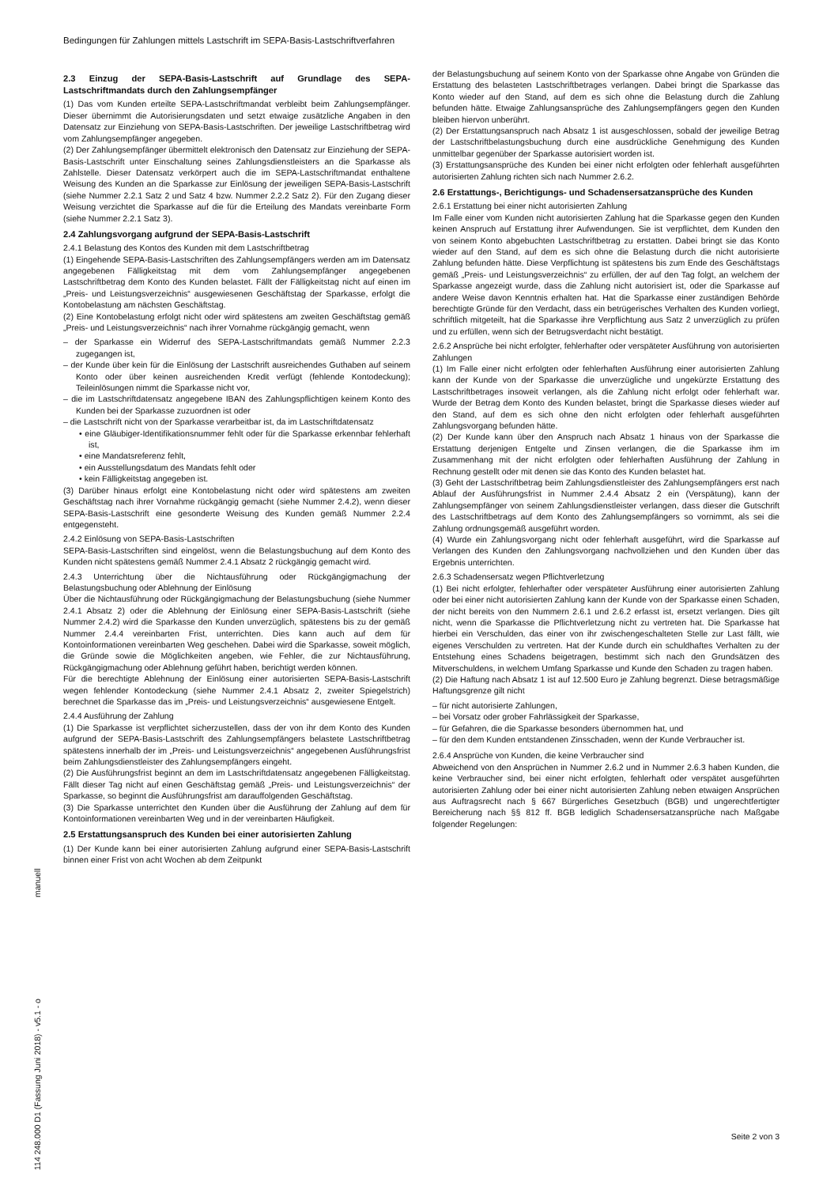Bedingungen für Zahlungen mittels Lastschrift im SEPA-Basis-Lastschriftverfahren
2.3 Einzug der SEPA-Basis-Lastschrift auf Grundlage des SEPA-Lastschriftmandats durch den Zahlungsempfänger
(1) Das vom Kunden erteilte SEPA-Lastschriftmandat verbleibt beim Zahlungsempfänger. Dieser übernimmt die Autorisierungsdaten und setzt etwaige zusätzliche Angaben in den Datensatz zur Einziehung von SEPA-Basis-Lastschriften. Der jeweilige Lastschriftbetrag wird vom Zahlungsempfänger angegeben.
(2) Der Zahlungsempfänger übermittelt elektronisch den Datensatz zur Einziehung der SEPA-Basis-Lastschrift unter Einschaltung seines Zahlungsdienstleisters an die Sparkasse als Zahlstelle. Dieser Datensatz verkörpert auch die im SEPA-Lastschriftmandat enthaltene Weisung des Kunden an die Sparkasse zur Einlösung der jeweiligen SEPA-Basis-Lastschrift (siehe Nummer 2.2.1 Satz 2 und Satz 4 bzw. Nummer 2.2.2 Satz 2). Für den Zugang dieser Weisung verzichtet die Sparkasse auf die für die Erteilung des Mandats vereinbarte Form (siehe Nummer 2.2.1 Satz 3).
2.4 Zahlungsvorgang aufgrund der SEPA-Basis-Lastschrift
2.4.1 Belastung des Kontos des Kunden mit dem Lastschriftbetrag
(1) Eingehende SEPA-Basis-Lastschriften des Zahlungsempfängers werden am im Datensatz angegebenen Fälligkeitstag mit dem vom Zahlungsempfänger angegebenen Lastschriftbetrag dem Konto des Kunden belastet. Fällt der Fälligkeitstag nicht auf einen im „Preis- und Leistungsverzeichnis“ ausgewiesenen Geschäftstag der Sparkasse, erfolgt die Kontobelastung am nächsten Geschäftstag.
(2) Eine Kontobelastung erfolgt nicht oder wird spätestens am zweiten Geschäftstag gemäß „Preis- und Leistungsverzeichnis“ nach ihrer Vornahme rückgängig gemacht, wenn
– der Sparkasse ein Widerruf des SEPA-Lastschriftmandats gemäß Nummer 2.2.3 zugegangen ist,
– der Kunde über kein für die Einlösung der Lastschrift ausreichendes Guthaben auf seinem Konto oder über keinen ausreichenden Kredit verfügt (fehlende Kontodeckung); Teileinlösungen nimmt die Sparkasse nicht vor,
– die im Lastschriftdatensatz angegebene IBAN des Zahlungspflichtigen keinem Konto des Kunden bei der Sparkasse zuzuordnen ist oder
– die Lastschrift nicht von der Sparkasse verarbeitbar ist, da im Lastschriftdatensatz
• eine Gläubiger-Identifikationsnummer fehlt oder für die Sparkasse erkennbar fehlerhaft ist,
• eine Mandatsreferenz fehlt,
• ein Ausstellungsdatum des Mandats fehlt oder
• kein Fälligkeitstag angegeben ist.
(3) Darüber hinaus erfolgt eine Kontobelastung nicht oder wird spätestens am zweiten Geschäftstag nach ihrer Vornahme rückgängig gemacht (siehe Nummer 2.4.2), wenn dieser SEPA-Basis-Lastschrift eine gesonderte Weisung des Kunden gemäß Nummer 2.2.4 entgegensteht.
2.4.2 Einlösung von SEPA-Basis-Lastschriften
SEPA-Basis-Lastschriften sind eingelöst, wenn die Belastungsbuchung auf dem Konto des Kunden nicht spätestens gemäß Nummer 2.4.1 Absatz 2 rückgängig gemacht wird.
2.4.3 Unterrichtung über die Nichtausführung oder Rückgängigmachung der Belastungsbuchung oder Ablehnung der Einlösung
Über die Nichtausführung oder Rückgängigmachung der Belastungsbuchung (siehe Nummer 2.4.1 Absatz 2) oder die Ablehnung der Einlösung einer SEPA-Basis-Lastschrift (siehe Nummer 2.4.2) wird die Sparkasse den Kunden unverzüglich, spätestens bis zu der gemäß Nummer 2.4.4 vereinbarten Frist, unterrichten. Dies kann auch auf dem für Kontoinformationen vereinbarten Weg geschehen. Dabei wird die Sparkasse, soweit möglich, die Gründe sowie die Möglichkeiten angeben, wie Fehler, die zur Nichtausführung, Rückgängigmachung oder Ablehnung geführt haben, berichtigt werden können.
Für die berechtigte Ablehnung der Einlösung einer autorisierten SEPA-Basis-Lastschrift wegen fehlender Kontodeckung (siehe Nummer 2.4.1 Absatz 2, zweiter Spiegelstrich) berechnet die Sparkasse das im „Preis- und Leistungsverzeichnis“ ausgewiesene Entgelt.
2.4.4 Ausführung der Zahlung
(1) Die Sparkasse ist verpflichtet sicherzustellen, dass der von ihr dem Konto des Kunden aufgrund der SEPA-Basis-Lastschrift des Zahlungsempfängers belastete Lastschriftbetrag spätestens innerhalb der im „Preis- und Leistungsverzeichnis“ angegebenen Ausführungsfrist beim Zahlungsdienstleister des Zahlungsempfängers eingeht.
(2) Die Ausführungsfrist beginnt an dem im Lastschriftdatensatz angegebenen Fälligkeitstag. Fällt dieser Tag nicht auf einen Geschäftstag gemäß „Preis- und Leistungsverzeichnis“ der Sparkasse, so beginnt die Ausführungsfrist am darauffolgenden Geschäftstag.
(3) Die Sparkasse unterrichtet den Kunden über die Ausführung der Zahlung auf dem für Kontoinformationen vereinbarten Weg und in der vereinbarten Häufigkeit.
2.5 Erstattungsanspruch des Kunden bei einer autorisierten Zahlung
(1) Der Kunde kann bei einer autorisierten Zahlung aufgrund einer SEPA-Basis-Lastschrift binnen einer Frist von acht Wochen ab dem Zeitpunkt
der Belastungsbuchung auf seinem Konto von der Sparkasse ohne Angabe von Gründen die Erstattung des belasteten Lastschriftbetrages verlangen. Dabei bringt die Sparkasse das Konto wieder auf den Stand, auf dem es sich ohne die Belastung durch die Zahlung befunden hätte. Etwaige Zahlungsansprüche des Zahlungsempfängers gegen den Kunden bleiben hiervon unberührt.
(2) Der Erstattungsanspruch nach Absatz 1 ist ausgeschlossen, sobald der jeweilige Betrag der Lastschriftbelastungsbuchung durch eine ausdrückliche Genehmigung des Kunden unmittelbar gegenüber der Sparkasse autorisiert worden ist.
(3) Erstattungsansprüche des Kunden bei einer nicht erfolgten oder fehlerhaft ausgeführten autorisierten Zahlung richten sich nach Nummer 2.6.2.
2.6 Erstattungs-, Berichtigungs- und Schadensersatzansprüche des Kunden
2.6.1 Erstattung bei einer nicht autorisierten Zahlung
Im Falle einer vom Kunden nicht autorisierten Zahlung hat die Sparkasse gegen den Kunden keinen Anspruch auf Erstattung ihrer Aufwendungen. Sie ist verpflichtet, dem Kunden den von seinem Konto abgebuchten Lastschriftbetrag zu erstatten. Dabei bringt sie das Konto wieder auf den Stand, auf dem es sich ohne die Belastung durch die nicht autorisierte Zahlung befunden hätte. Diese Verpflichtung ist spätestens bis zum Ende des Geschäftstags gemäß „Preis- und Leistungsverzeichnis“ zu erfüllen, der auf den Tag folgt, an welchem der Sparkasse angezeigt wurde, dass die Zahlung nicht autorisiert ist, oder die Sparkasse auf andere Weise davon Kenntnis erhalten hat. Hat die Sparkasse einer zuständigen Behörde berechtigte Gründe für den Verdacht, dass ein betrügerisches Verhalten des Kunden vorliegt, schriftlich mitgeteilt, hat die Sparkasse ihre Verpflichtung aus Satz 2 unverzüglich zu prüfen und zu erfüllen, wenn sich der Betrugsverdacht nicht bestätigt.
2.6.2 Ansprüche bei nicht erfolgter, fehlerhafter oder verspäteter Ausführung von autorisierten Zahlungen
(1) Im Falle einer nicht erfolgten oder fehlerhaften Ausführung einer autorisierten Zahlung kann der Kunde von der Sparkasse die unverzügliche und ungekürzte Erstattung des Lastschriftbetrages insoweit verlangen, als die Zahlung nicht erfolgt oder fehlerhaft war. Wurde der Betrag dem Konto des Kunden belastet, bringt die Sparkasse dieses wieder auf den Stand, auf dem es sich ohne den nicht erfolgten oder fehlerhaft ausgeführten Zahlungsvorgang befunden hätte.
(2) Der Kunde kann über den Anspruch nach Absatz 1 hinaus von der Sparkasse die Erstattung derjenigen Entgelte und Zinsen verlangen, die die Sparkasse ihm im Zusammenhang mit der nicht erfolgten oder fehlerhaften Ausführung der Zahlung in Rechnung gestellt oder mit denen sie das Konto des Kunden belastet hat.
(3) Geht der Lastschriftbetrag beim Zahlungsdienstleister des Zahlungsempfängers erst nach Ablauf der Ausführungsfrist in Nummer 2.4.4 Absatz 2 ein (Verspätung), kann der Zahlungsempfänger von seinem Zahlungsdienstleister verlangen, dass dieser die Gutschrift des Lastschriftbetrags auf dem Konto des Zahlungsempfängers so vornimmt, als sei die Zahlung ordnungsgemäß ausgeführt worden.
(4) Wurde ein Zahlungsvorgang nicht oder fehlerhaft ausgeführt, wird die Sparkasse auf Verlangen des Kunden den Zahlungsvorgang nachvollziehen und den Kunden über das Ergebnis unterrichten.
2.6.3 Schadensersatz wegen Pflichtverletzung
(1) Bei nicht erfolgter, fehlerhafter oder verspäteter Ausführung einer autorisierten Zahlung oder bei einer nicht autorisierten Zahlung kann der Kunde von der Sparkasse einen Schaden, der nicht bereits von den Nummern 2.6.1 und 2.6.2 erfasst ist, ersetzt verlangen. Dies gilt nicht, wenn die Sparkasse die Pflichtverletzung nicht zu vertreten hat. Die Sparkasse hat hierbei ein Verschulden, das einer von ihr zwischengeschalteten Stelle zur Last fällt, wie eigenes Verschulden zu vertreten. Hat der Kunde durch ein schuldhaftes Verhalten zu der Entstehung eines Schadens beigetragen, bestimmt sich nach den Grundsätzen des Mitverschuldens, in welchem Umfang Sparkasse und Kunde den Schaden zu tragen haben.
(2) Die Haftung nach Absatz 1 ist auf 12.500 Euro je Zahlung begrenzt. Diese betragsmäßige Haftungsgrenze gilt nicht
– für nicht autorisierte Zahlungen,
– bei Vorsatz oder grober Fahrlässigkeit der Sparkasse,
– für Gefahren, die die Sparkasse besonders übernommen hat, und
– für den dem Kunden entstandenen Zinsschaden, wenn der Kunde Verbraucher ist.
2.6.4 Ansprüche von Kunden, die keine Verbraucher sind
Abweichend von den Ansprüchen in Nummer 2.6.2 und in Nummer 2.6.3 haben Kunden, die keine Verbraucher sind, bei einer nicht erfolgten, fehlerhaft oder verspätet ausgeführten autorisierten Zahlung oder bei einer nicht autorisierten Zahlung neben etwaigen Ansprüchen aus Auftragsrecht nach § 667 Bürgerliches Gesetzbuch (BGB) und ungerechtfertigter Bereicherung nach §§ 812 ff. BGB lediglich Schadensersatzansprüche nach Maßgabe folgender Regelungen:
manuell
114 248.000 D1 (Fassung Juni 2018) - v5.1 - o
Seite 2 von 3